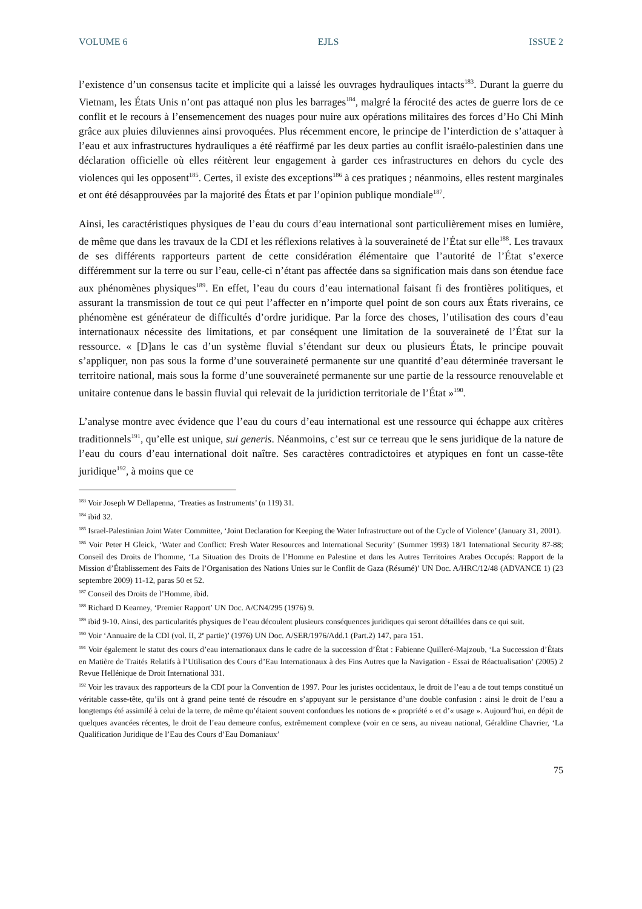VOLUME 6 EJLS ISSUE 2
l’existence d’un consensus tacite et implicite qui a laissé les ouvrages hydrauliques intacts<sup>183</sup>. Durant la guerre du Vietnam, les États Unis n’ont pas attaqué non plus les barrages<sup>184</sup>, malgré la férocité des actes de guerre lors de ce conflit et le recours à l’ensemencement des nuages pour nuire aux opérations militaires des forces d’Ho Chi Minh grâce aux pluies diluviennes ainsi provoquées. Plus récemment encore, le principe de l’interdiction de s’attaquer à l’eau et aux infrastructures hydrauliques a été réaffirmé par les deux parties au conflit israélo-palestinien dans une déclaration officielle où elles réitèrent leur engagement à garder ces infrastructures en dehors du cycle des violences qui les opposent<sup>185</sup>. Certes, il existe des exceptions<sup>186</sup> à ces pratiques ; néanmoins, elles restent marginales et ont été désapprouvées par la majorité des États et par l’opinion publique mondiale<sup>187</sup>.
Ainsi, les caractéristiques physiques de l’eau du cours d’eau international sont particulièrement mises en lumière, de même que dans les travaux de la CDI et les réflexions relatives à la souveraineté de l’État sur elle<sup>188</sup>. Les travaux de ses différents rapporteurs partent de cette considération élémentaire que l’autorité de l’État s’exerce différemment sur la terre ou sur l’eau, celle-ci n’étant pas affectée dans sa signification mais dans son étendue face aux phénomènes physiques<sup>189</sup>. En effet, l’eau du cours d’eau international faisant fi des frontières politiques, et assurant la transmission de tout ce qui peut l’affecter en n’importe quel point de son cours aux États riverains, ce phénomène est générateur de difficultés d’ordre juridique. Par la force des choses, l’utilisation des cours d’eau internationaux nécessite des limitations, et par conséquent une limitation de la souveraineté de l’État sur la ressource. « [D]ans le cas d’un système fluvial s’étendant sur deux ou plusieurs États, le principe pouvait s’appliquer, non pas sous la forme d’une souveraineté permanente sur une quantité d’eau déterminée traversant le territoire national, mais sous la forme d’une souveraineté permanente sur une partie de la ressource renouvelable et unitaire contenue dans le bassin fluvial qui relevait de la juridiction territoriale de l’État »<sup>190</sup>.
L’analyse montre avec évidence que l’eau du cours d’eau international est une ressource qui échappe aux critères traditionnels<sup>191</sup>, qu’elle est unique, sui generis. Néanmoins, c’est sur ce terreau que le sens juridique de la nature de l’eau du cours d’eau international doit naître. Ses caractères contradictoires et atypiques en font un casse-tête juridique<sup>192</sup>, à moins que ce
<sup>183</sup> Voir Joseph W Dellapenna, ‘Treaties as Instruments’ (n 119) 31.
<sup>184</sup> ibid 32.
<sup>185</sup> Israel-Palestinian Joint Water Committee, ‘Joint Declaration for Keeping the Water Infrastructure out of the Cycle of Violence’ (January 31, 2001).
<sup>186</sup> Voir Peter H Gleick, ‘Water and Conflict: Fresh Water Resources and International Security’ (Summer 1993) 18/1 International Security 87-88; Conseil des Droits de l’homme, ‘La Situation des Droits de l’Homme en Palestine et dans les Autres Territoires Arabes Occupés: Rapport de la Mission d’Établissement des Faits de l’Organisation des Nations Unies sur le Conflit de Gaza (Résumé)’ UN Doc. A/HRC/12/48 (ADVANCE 1) (23 septembre 2009) 11-12, paras 50 et 52.
<sup>187</sup> Conseil des Droits de l’Homme, ibid.
<sup>188</sup> Richard D Kearney, ‘Premier Rapport’ UN Doc. A/CN4/295 (1976) 9.
<sup>189</sup> ibid 9-10. Ainsi, des particularités physiques de l’eau découlent plusieurs conséquences juridiques qui seront détaillées dans ce qui suit.
<sup>190</sup> Voir ‘Annuaire de la CDI (vol. II, 2<sup>e</sup> partie)’ (1976) UN Doc. A/SER/1976/Add.1 (Part.2) 147, para 151.
<sup>191</sup> Voir également le statut des cours d’eau internationaux dans le cadre de la succession d’État : Fabienne Quilleré-Majzoub, ‘La Succession d’États en Matière de Traités Relatifs à l’Utilisation des Cours d’Eau Internationaux à des Fins Autres que la Navigation - Essai de Réactualisation’ (2005) 2 Revue Hellénique de Droit International 331.
<sup>192</sup> Voir les travaux des rapporteurs de la CDI pour la Convention de 1997. Pour les juristes occidentaux, le droit de l’eau a de tout temps constitué un véritable casse-tête, qu’ils ont à grand peine tenté de résoudre en s’appuyant sur le persistance d’une double confusion : ainsi le droit de l’eau a longtemps été assimilé à celui de la terre, de même qu’étaient souvent confondues les notions de « propriété » et d’« usage ». Aujourd’hui, en dépit de quelques avancées récentes, le droit de l’eau demeure confus, extrêmement complexe (voir en ce sens, au niveau national, Géraldine Chavrier, ‘La Qualification Juridique de l’Eau des Cours d’Eau Domaniaux’
75